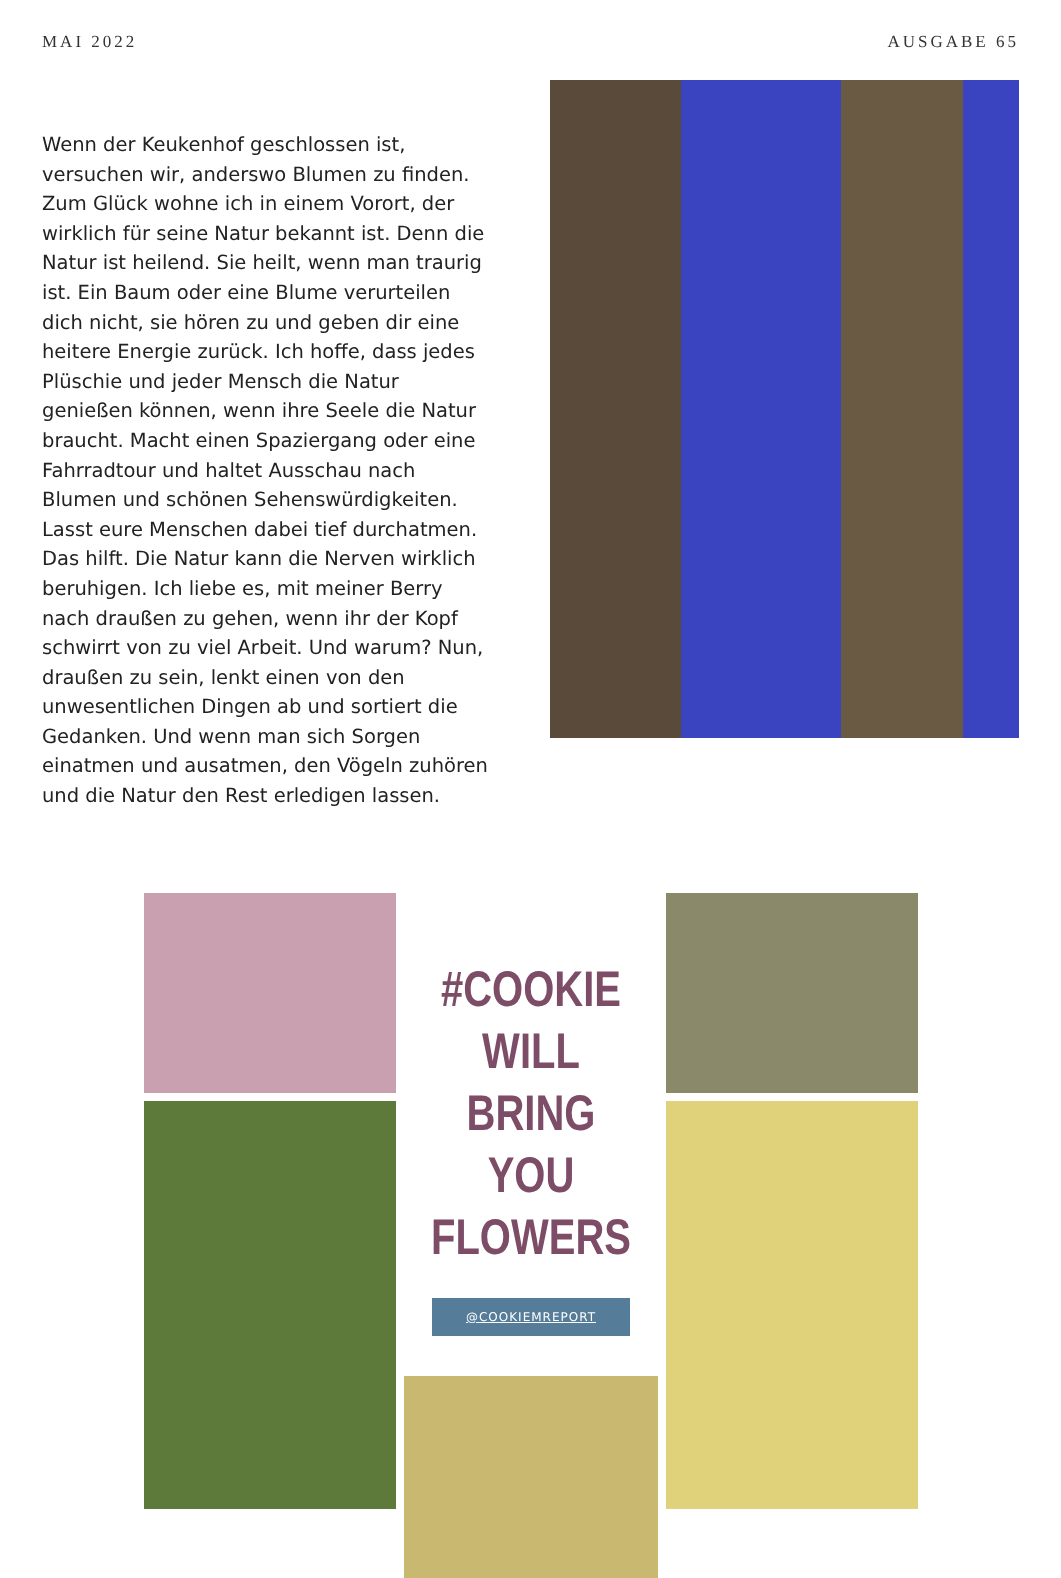MAI 2022 AUSGABE 65
Wenn der Keukenhof geschlossen ist, versuchen wir, anderswo Blumen zu finden. Zum Glück wohne ich in einem Vorort, der wirklich für seine Natur bekannt ist. Denn die Natur ist heilend. Sie heilt, wenn man traurig ist. Ein Baum oder eine Blume verurteilen dich nicht, sie hören zu und geben dir eine heitere Energie zurück. Ich hoffe, dass jedes Plüschie und jeder Mensch die Natur genießen können, wenn ihre Seele die Natur braucht. Macht einen Spaziergang oder eine Fahrradtour und haltet Ausschau nach Blumen und schönen Sehenswürdigkeiten. Lasst eure Menschen dabei tief durchatmen. Das hilft. Die Natur kann die Nerven wirklich beruhigen. Ich liebe es, mit meiner Berry nach draußen zu gehen, wenn ihr der Kopf schwirrt von zu viel Arbeit. Und warum? Nun, draußen zu sein, lenkt einen von den unwesentlichen Dingen ab und sortiert die Gedanken. Und wenn man sich Sorgen einatmen und ausatmen, den Vögeln zuhören und die Natur den Rest erledigen lassen.
#COOKIE
WILL BRING
YOU
FLOWERS
@COOKIEMREPORT